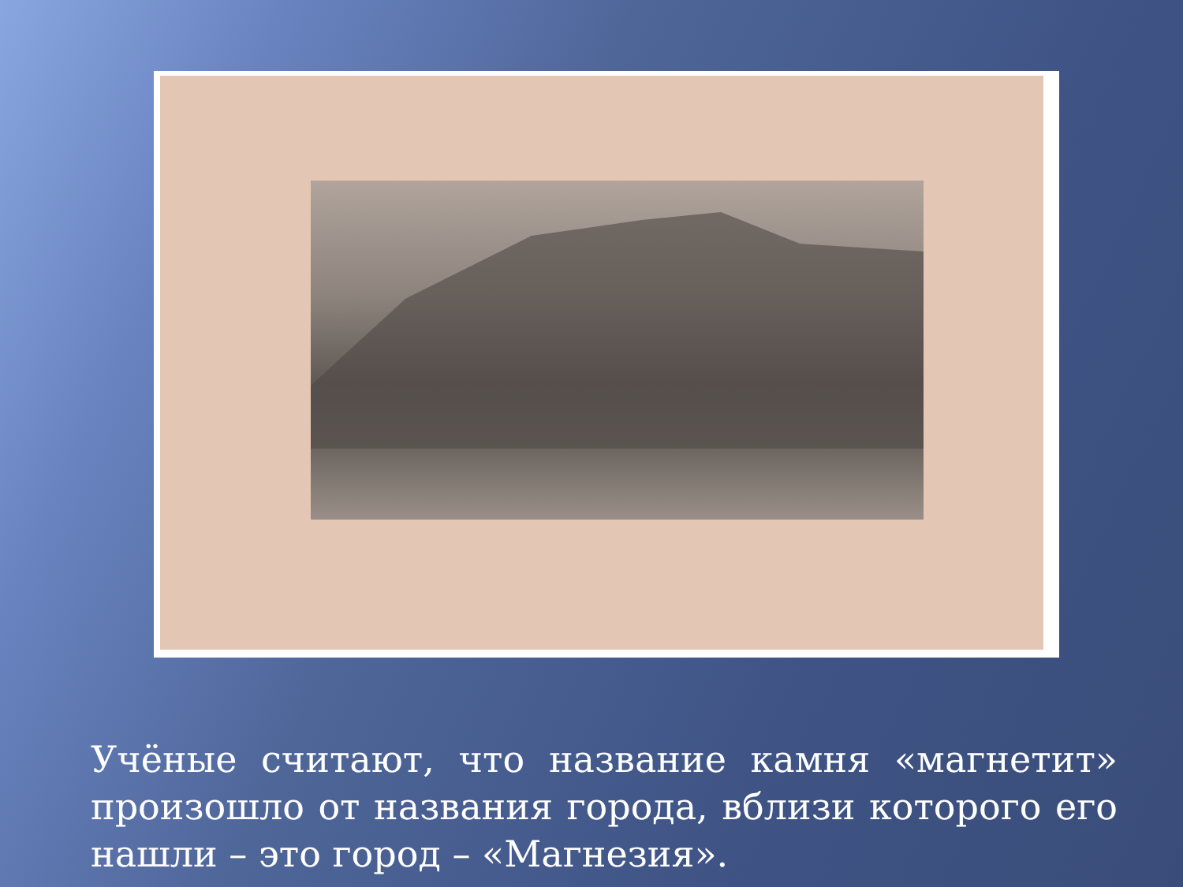Учёные считают, что название камня «магнетит» произошло от названия города, вблизи которого его нашли – это город – «Магнезия».